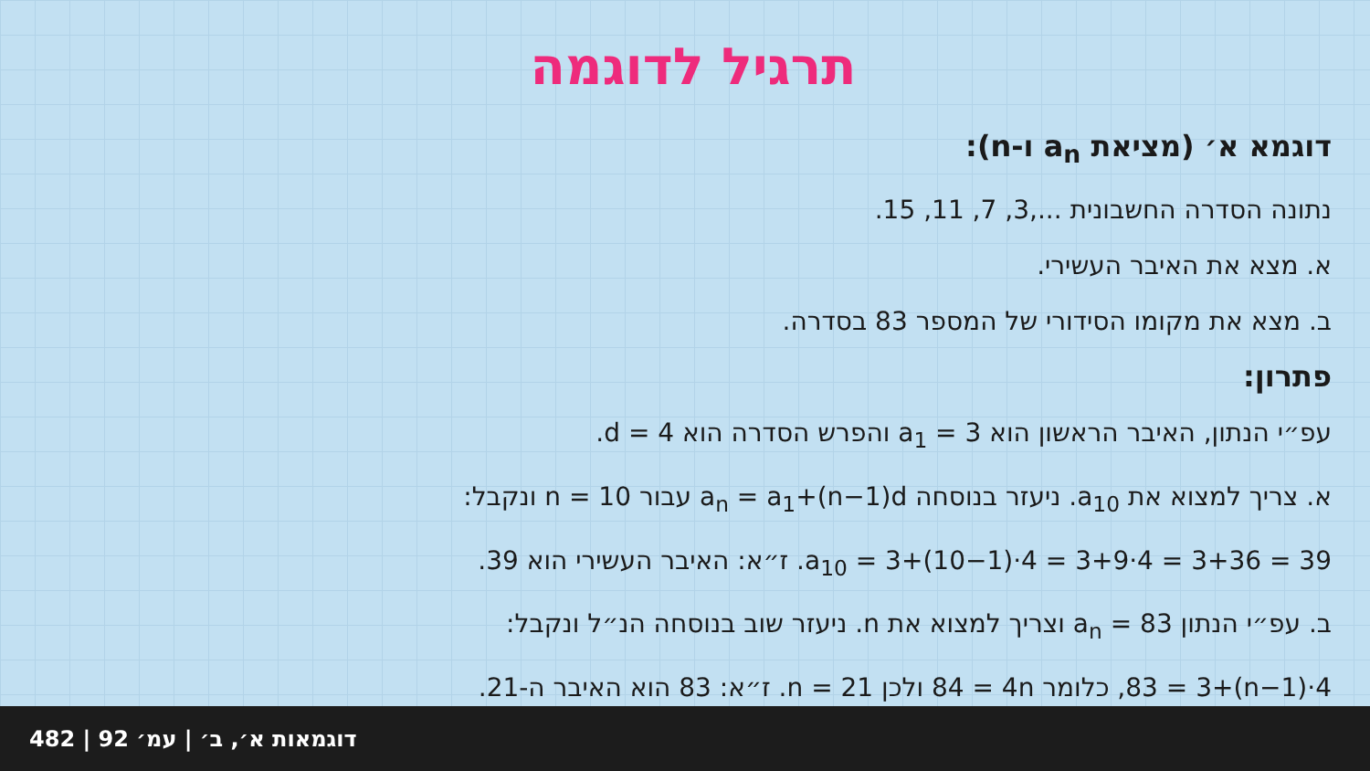תרגיל לדוגמה
דוגמא א׳ (מציאת a<sub>n</sub> ו-n):
נתונה הסדרה החשבונית ...,3, 7, 11, 15.
א. מצא את האיבר העשירי.
ב. מצא את מקומו הסידורי של המספר 83 בסדרה.
פתרון:
עפ״י הנתון, האיבר הראשון הוא a<sub>1</sub> = 3 והפרש הסדרה הוא d = 4.
א. צריך למצוא את a<sub>10</sub>. ניעזר בנוסחה a<sub>n</sub> = a<sub>1</sub>+(n−1)d עבור n = 10 ונקבל:
a<sub>10</sub> = 3+(10−1)·4 = 3+9·4 = 3+36 = 39. ז״א: האיבר העשירי הוא 39.
ב. עפ״י הנתון a<sub>n</sub> = 83 וצריך למצוא את n. ניעזר שוב בנוסחה הנ״ל ונקבל:
83 = 3+(n−1)·4, כלומר 84 = 4n ולכן n = 21. ז״א: 83 הוא האיבר ה-21.
דוגמאות א׳, ב׳ | עמ׳ 92 | 482